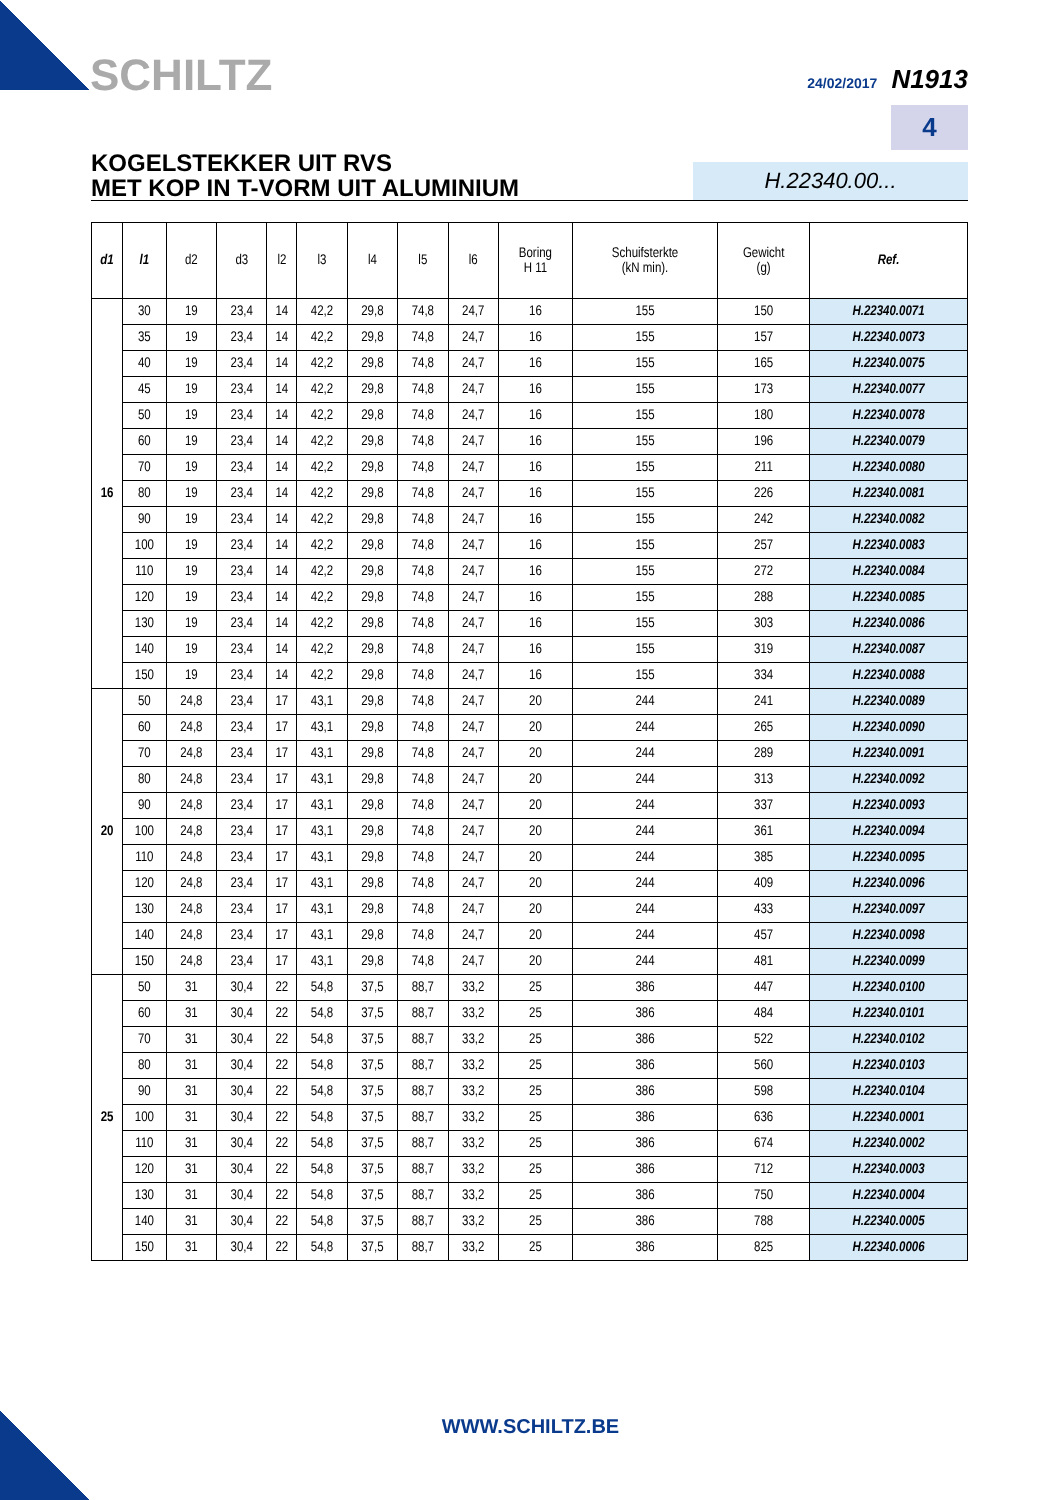SCHILTZ 24/02/2017 N1913
4
KOGELSTEKKER UIT RVS
MET KOP IN T-VORM UIT ALUMINIUM
H.22340.00...
| d1 | l1 | d2 | d3 | l2 | l3 | l4 | l5 | l6 | Boring H 11 | Schuifsterkte (kN min). | Gewicht (g) | Ref. |
| --- | --- | --- | --- | --- | --- | --- | --- | --- | --- | --- | --- | --- |
| 16 | 30 | 19 | 23,4 | 14 | 42,2 | 29,8 | 74,8 | 24,7 | 16 | 155 | 150 | H.22340.0071 |
| | 35 | 19 | 23,4 | 14 | 42,2 | 29,8 | 74,8 | 24,7 | 16 | 155 | 157 | H.22340.0073 |
| | 40 | 19 | 23,4 | 14 | 42,2 | 29,8 | 74,8 | 24,7 | 16 | 155 | 165 | H.22340.0075 |
| | 45 | 19 | 23,4 | 14 | 42,2 | 29,8 | 74,8 | 24,7 | 16 | 155 | 173 | H.22340.0077 |
| | 50 | 19 | 23,4 | 14 | 42,2 | 29,8 | 74,8 | 24,7 | 16 | 155 | 180 | H.22340.0078 |
| | 60 | 19 | 23,4 | 14 | 42,2 | 29,8 | 74,8 | 24,7 | 16 | 155 | 196 | H.22340.0079 |
| | 70 | 19 | 23,4 | 14 | 42,2 | 29,8 | 74,8 | 24,7 | 16 | 155 | 211 | H.22340.0080 |
| | 80 | 19 | 23,4 | 14 | 42,2 | 29,8 | 74,8 | 24,7 | 16 | 155 | 226 | H.22340.0081 |
| | 90 | 19 | 23,4 | 14 | 42,2 | 29,8 | 74,8 | 24,7 | 16 | 155 | 242 | H.22340.0082 |
| | 100 | 19 | 23,4 | 14 | 42,2 | 29,8 | 74,8 | 24,7 | 16 | 155 | 257 | H.22340.0083 |
| | 110 | 19 | 23,4 | 14 | 42,2 | 29,8 | 74,8 | 24,7 | 16 | 155 | 272 | H.22340.0084 |
| | 120 | 19 | 23,4 | 14 | 42,2 | 29,8 | 74,8 | 24,7 | 16 | 155 | 288 | H.22340.0085 |
| | 130 | 19 | 23,4 | 14 | 42,2 | 29,8 | 74,8 | 24,7 | 16 | 155 | 303 | H.22340.0086 |
| | 140 | 19 | 23,4 | 14 | 42,2 | 29,8 | 74,8 | 24,7 | 16 | 155 | 319 | H.22340.0087 |
| | 150 | 19 | 23,4 | 14 | 42,2 | 29,8 | 74,8 | 24,7 | 16 | 155 | 334 | H.22340.0088 |
| 20 | 50 | 24,8 | 23,4 | 17 | 43,1 | 29,8 | 74,8 | 24,7 | 20 | 244 | 241 | H.22340.0089 |
| | 60 | 24,8 | 23,4 | 17 | 43,1 | 29,8 | 74,8 | 24,7 | 20 | 244 | 265 | H.22340.0090 |
| | 70 | 24,8 | 23,4 | 17 | 43,1 | 29,8 | 74,8 | 24,7 | 20 | 244 | 289 | H.22340.0091 |
| | 80 | 24,8 | 23,4 | 17 | 43,1 | 29,8 | 74,8 | 24,7 | 20 | 244 | 313 | H.22340.0092 |
| | 90 | 24,8 | 23,4 | 17 | 43,1 | 29,8 | 74,8 | 24,7 | 20 | 244 | 337 | H.22340.0093 |
| | 100 | 24,8 | 23,4 | 17 | 43,1 | 29,8 | 74,8 | 24,7 | 20 | 244 | 361 | H.22340.0094 |
| | 110 | 24,8 | 23,4 | 17 | 43,1 | 29,8 | 74,8 | 24,7 | 20 | 244 | 385 | H.22340.0095 |
| | 120 | 24,8 | 23,4 | 17 | 43,1 | 29,8 | 74,8 | 24,7 | 20 | 244 | 409 | H.22340.0096 |
| | 130 | 24,8 | 23,4 | 17 | 43,1 | 29,8 | 74,8 | 24,7 | 20 | 244 | 433 | H.22340.0097 |
| | 140 | 24,8 | 23,4 | 17 | 43,1 | 29,8 | 74,8 | 24,7 | 20 | 244 | 457 | H.22340.0098 |
| | 150 | 24,8 | 23,4 | 17 | 43,1 | 29,8 | 74,8 | 24,7 | 20 | 244 | 481 | H.22340.0099 |
| 25 | 50 | 31 | 30,4 | 22 | 54,8 | 37,5 | 88,7 | 33,2 | 25 | 386 | 447 | H.22340.0100 |
| | 60 | 31 | 30,4 | 22 | 54,8 | 37,5 | 88,7 | 33,2 | 25 | 386 | 484 | H.22340.0101 |
| | 70 | 31 | 30,4 | 22 | 54,8 | 37,5 | 88,7 | 33,2 | 25 | 386 | 522 | H.22340.0102 |
| | 80 | 31 | 30,4 | 22 | 54,8 | 37,5 | 88,7 | 33,2 | 25 | 386 | 560 | H.22340.0103 |
| | 90 | 31 | 30,4 | 22 | 54,8 | 37,5 | 88,7 | 33,2 | 25 | 386 | 598 | H.22340.0104 |
| | 100 | 31 | 30,4 | 22 | 54,8 | 37,5 | 88,7 | 33,2 | 25 | 386 | 636 | H.22340.0001 |
| | 110 | 31 | 30,4 | 22 | 54,8 | 37,5 | 88,7 | 33,2 | 25 | 386 | 674 | H.22340.0002 |
| | 120 | 31 | 30,4 | 22 | 54,8 | 37,5 | 88,7 | 33,2 | 25 | 386 | 712 | H.22340.0003 |
| | 130 | 31 | 30,4 | 22 | 54,8 | 37,5 | 88,7 | 33,2 | 25 | 386 | 750 | H.22340.0004 |
| | 140 | 31 | 30,4 | 22 | 54,8 | 37,5 | 88,7 | 33,2 | 25 | 386 | 788 | H.22340.0005 |
| | 150 | 31 | 30,4 | 22 | 54,8 | 37,5 | 88,7 | 33,2 | 25 | 386 | 825 | H.22340.0006 |
WWW.SCHILTZ.BE